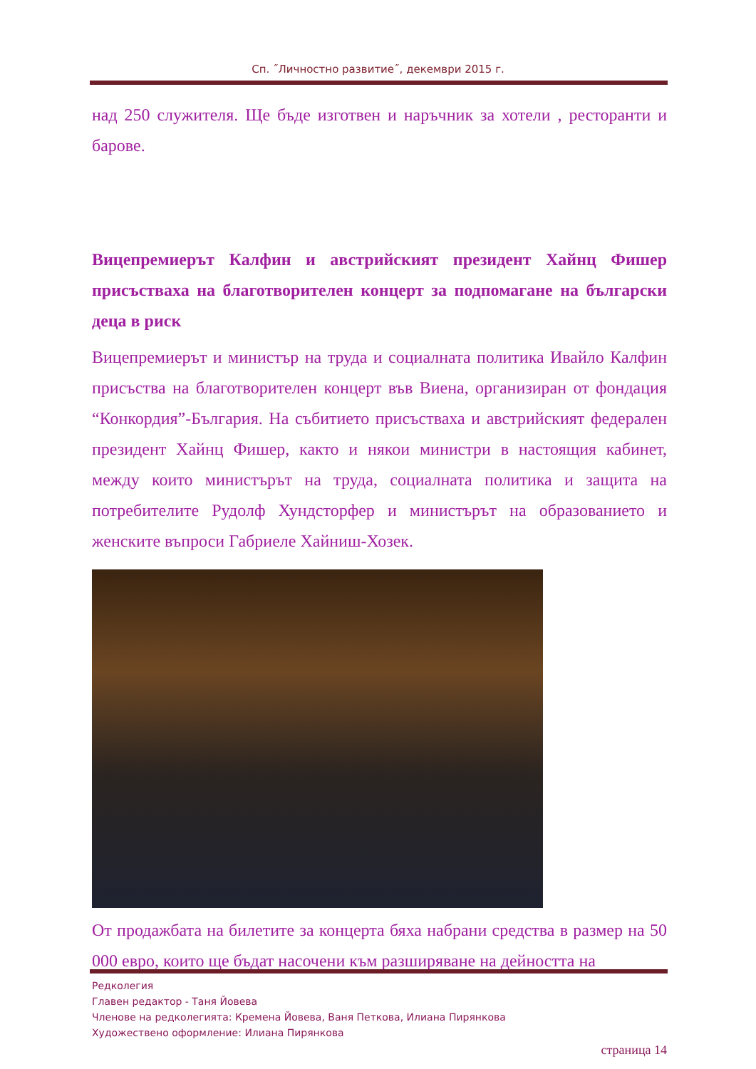Сп. ˝Личностно развитие˝, декември 2015 г.
над 250 служителя. Ще бъде изготвен и наръчник за хотели , ресторанти и барове.
Вицепремиерът Калфин и австрийският президент Хайнц Фишер присъстваха на благотворителен концерт за подпомагане на български деца в риск
Вицепремиерът и министър на труда и социалната политика Ивайло Калфин присъства на благотворителен концерт във Виена, организиран от фондация “Конкордия”-България. На събитието присъстваха и австрийският федерален президент Хайнц Фишер, както и някои министри в настоящия кабинет, между които министърът на труда, социалната политика и защита на потребителите Рудолф Хундсторфер и министърът на образованието и женските въпроси Габриеле Хайниш-Хозек.
От продажбата на билетите за концерта бяха набрани средства в размер на 50 000 евро, които ще бъдат насочени към разширяване на дейността на
Редколегия
Главен редактор - Таня Йовева
Членове на редколегията: Кремена Йовева, Ваня Петкова, Илиана Пирянкова
Художествено оформление: Илиана Пирянкова
страница 14